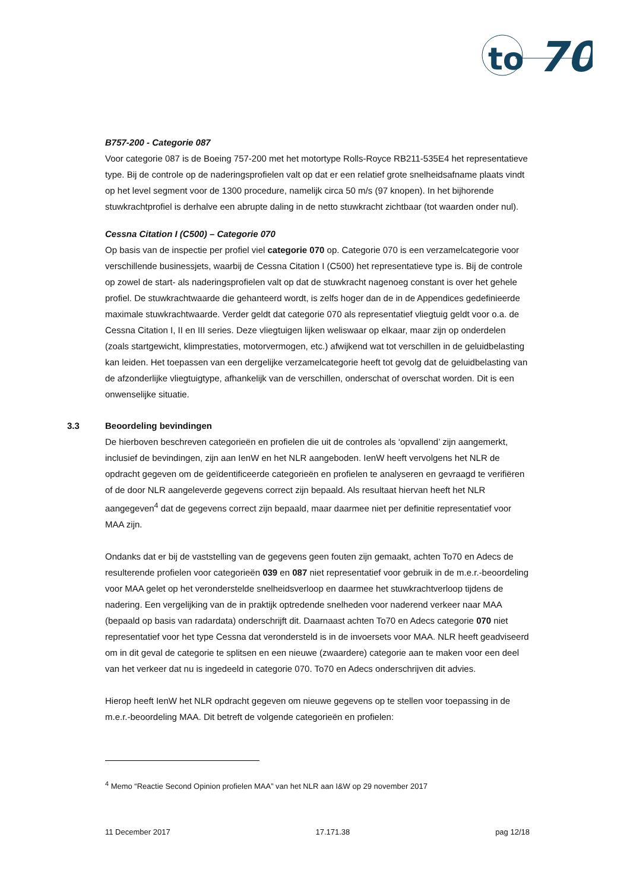to
70
B757-200 - Categorie 087
Voor categorie 087 is de Boeing 757-200 met het motortype Rolls-Royce RB211-535E4 het representatieve type. Bij de controle op de naderingsprofielen valt op dat er een relatief grote snelheidsafname plaats vindt op het level segment voor de 1300 procedure, namelijk circa 50 m/s (97 knopen). In het bijhorende stuwkrachtprofiel is derhalve een abrupte daling in de netto stuwkracht zichtbaar (tot waarden onder nul).
Cessna Citation I (C500) – Categorie 070
Op basis van de inspectie per profiel viel categorie 070 op. Categorie 070 is een verzamelcategorie voor verschillende businessjets, waarbij de Cessna Citation I (C500) het representatieve type is. Bij de controle op zowel de start- als naderingsprofielen valt op dat de stuwkracht nagenoeg constant is over het gehele profiel. De stuwkrachtwaarde die gehanteerd wordt, is zelfs hoger dan de in de Appendices gedefinieerde maximale stuwkrachtwaarde. Verder geldt dat categorie 070 als representatief vliegtuig geldt voor o.a. de Cessna Citation I, II en III series. Deze vliegtuigen lijken weliswaar op elkaar, maar zijn op onderdelen (zoals startgewicht, klimprestaties, motorvermogen, etc.) afwijkend wat tot verschillen in de geluidbelasting kan leiden. Het toepassen van een dergelijke verzamelcategorie heeft tot gevolg dat de geluidbelasting van de afzonderlijke vliegtuigtype, afhankelijk van de verschillen, onderschat of overschat worden. Dit is een onwenselijke situatie.
3.3 Beoordeling bevindingen
De hierboven beschreven categorieën en profielen die uit de controles als ‘opvallend’ zijn aangemerkt, inclusief de bevindingen, zijn aan IenW en het NLR aangeboden. IenW heeft vervolgens het NLR de opdracht gegeven om de geïdentificeerde categorieën en profielen te analyseren en gevraagd te verifiëren of de door NLR aangeleverde gegevens correct zijn bepaald. Als resultaat hiervan heeft het NLR aangegeven<sup>4</sup> dat de gegevens correct zijn bepaald, maar daarmee niet per definitie representatief voor MAA zijn.
Ondanks dat er bij de vaststelling van de gegevens geen fouten zijn gemaakt, achten To70 en Adecs de resulterende profielen voor categorieën 039 en 087 niet representatief voor gebruik in de m.e.r.-beoordeling voor MAA gelet op het veronderstelde snelheidsverloop en daarmee het stuwkrachtverloop tijdens de nadering. Een vergelijking van de in praktijk optredende snelheden voor naderend verkeer naar MAA (bepaald op basis van radardata) onderschrijft dit. Daarnaast achten To70 en Adecs categorie 070 niet representatief voor het type Cessna dat verondersteld is in de invoersets voor MAA. NLR heeft geadviseerd om in dit geval de categorie te splitsen en een nieuwe (zwaardere) categorie aan te maken voor een deel van het verkeer dat nu is ingedeeld in categorie 070. To70 en Adecs onderschrijven dit advies.
Hierop heeft IenW het NLR opdracht gegeven om nieuwe gegevens op te stellen voor toepassing in de m.e.r.-beoordeling MAA. Dit betreft de volgende categorieën en profielen:
<sup>4</sup> Memo “Reactie Second Opinion profielen MAA” van het NLR aan I&W op 29 november 2017
11 December 2017 17.171.38 pag 12/18